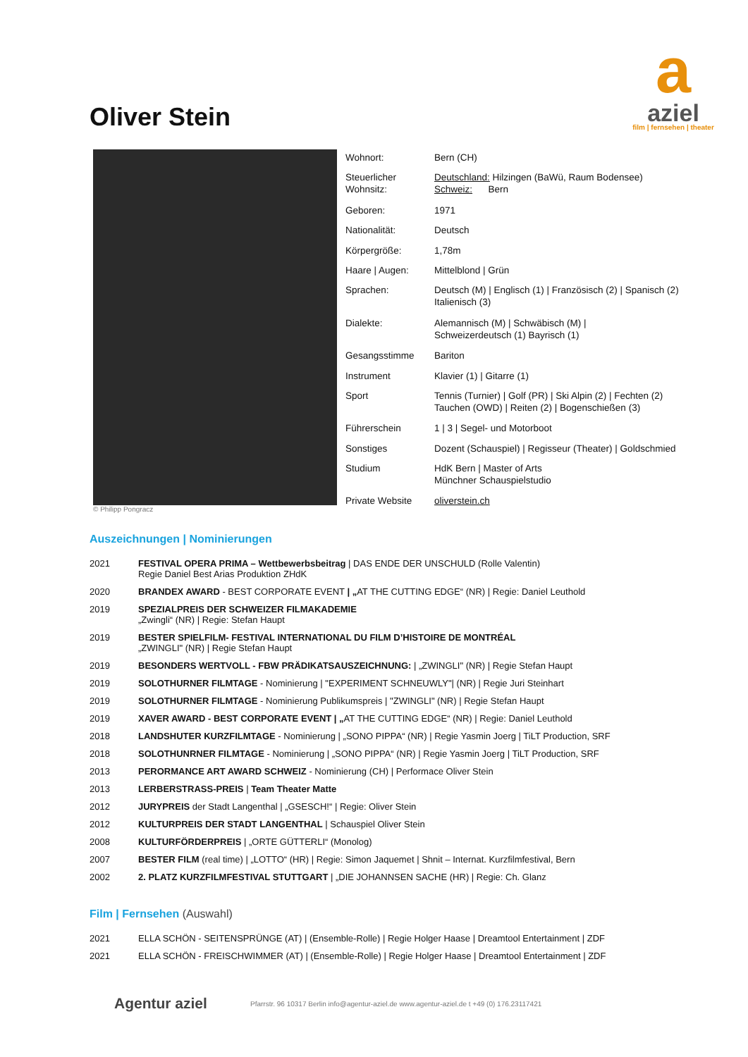a
aziel
film | fernsehen | theater
Oliver Stein
© Philipp Pongracz
| Wohnort: | Bern (CH) |
| Steuerlicher Wohnsitz: | Deutschland: Hilzingen (BaWü, Raum Bodensee) Schweiz: Bern |
| Geboren: | 1971 |
| Nationalität: | Deutsch |
| Körpergröße: | 1,78m |
| Haare / Augen: | Mittelblond / Grün |
| Sprachen: | Deutsch (M) / Englisch (1) / Französisch (2) / Spanisch (2) Italienisch (3) |
| Dialekte: | Alemannisch (M) / Schwäbisch (M) / Schweizerdeutsch (1) Bayrisch (1) |
| Gesangsstimme | Bariton |
| Instrument | Klavier (1) / Gitarre (1) |
| Sport | Tennis (Turnier) / Golf (PR) / Ski Alpin (2) / Fechten (2) Tauchen (OWD) / Reiten (2) / Bogenschießen (3) |
| Führerschein | 1 / 3 / Segel- und Motorboot |
| Sonstiges | Dozent (Schauspiel) / Regisseur (Theater) / Goldschmied |
| Studium | HdK Bern / Master of Arts Münchner Schauspielstudio |
| Private Website | oliverstein.ch |
Auszeichnungen | Nominierungen
| 2021 | FESTIVAL OPERA PRIMA – Wettbewerbsbeitrag / DAS ENDE DER UNSCHULD (Rolle Valentin) Regie Daniel Best Arias Produktion ZHdK |
| 2020 | BRANDEX AWARD - BEST CORPORATE EVENT / „ AT THE CUTTING EDGE“ (NR) / Regie: Daniel Leuthold |
| 2019 | SPEZIALPREIS DER SCHWEIZER FILMAKADEMIE „Zwingli“ (NR) / Regie: Stefan Haupt |
| 2019 | BESTER SPIELFILM- FESTIVAL INTERNATIONAL DU FILM D’HISTOIRE DE MONTRÉAL „ZWINGLI" (NR) / Regie Stefan Haupt |
| 2019 | BESONDERS WERTVOLL - FBW PRÄDIKATSAUSZEICHNUNG: / „ZWINGLI" (NR) / Regie Stefan Haupt |
| 2019 | SOLOTHURNER FILMTAGE - Nominierung / "EXPERIMENT SCHNEUWLY"/ (NR) / Regie Juri Steinhart |
| 2019 | SOLOTHURNER FILMTAGE - Nominierung Publikumspreis / "ZWINGLI" (NR) / Regie Stefan Haupt |
| 2019 | XAVER AWARD - BEST CORPORATE EVENT / „ AT THE CUTTING EDGE“ (NR) / Regie: Daniel Leuthold |
| 2018 | LANDSHUTER KURZFILMTAGE - Nominierung / „SONO PIPPA“ (NR) / Regie Yasmin Joerg / TiLT Production, SRF |
| 2018 | SOLOTHUNRNER FILMTAGE - Nominierung / „SONO PIPPA“ (NR) / Regie Yasmin Joerg / TiLT Production, SRF |
| 2013 | PERORMANCE ART AWARD SCHWEIZ - Nominierung (CH) / Performace Oliver Stein |
| 2013 | LERBERSTRASS-PREIS / Team Theater Matte |
| 2012 | JURYPREIS der Stadt Langenthal / „GSESCH!“ / Regie: Oliver Stein |
| 2012 | KULTURPREIS DER STADT LANGENTHAL / Schauspiel Oliver Stein |
| 2008 | KULTURFÖRDERPREIS / „ORTE GÜTTERLI“ (Monolog) |
| 2007 | BESTER FILM (real time) / „LOTTO“ (HR) / Regie: Simon Jaquemet / Shnit – Internat. Kurzfilmfestival, Bern |
| 2002 | 2. PLATZ KURZFILMFESTIVAL STUTTGART / „DIE JOHANNSEN SACHE (HR) / Regie: Ch. Glanz |
Film | Fernsehen (Auswahl)
| 2021 | ELLA SCHÖN - SEITENSPRÜNGE (AT) / (Ensemble-Rolle) / Regie Holger Haase / Dreamtool Entertainment / ZDF |
| 2021 | ELLA SCHÖN - FREISCHWIMMER (AT) / (Ensemble-Rolle) / Regie Holger Haase / Dreamtool Entertainment / ZDF |
Agentur aziel Pfarrstr. 96 10317 Berlin info@agentur-aziel.de www.agentur-aziel.de t +49 (0) 176.23117421